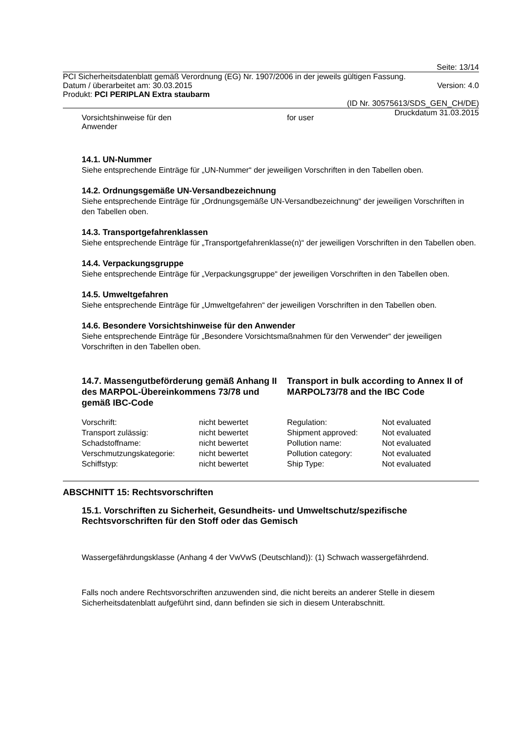Seite: 13/14
PCI Sicherheitsdatenblatt gemäß Verordnung (EG) Nr. 1907/2006 in der jeweils gültigen Fassung.
Datum / überarbeitet am: 30.03.2015 Version: 4.0
Produkt: PCI PERIPLAN Extra staubarm
(ID Nr. 30575613/SDS_GEN_CH/DE)
Druckdatum 31.03.2015
Vorsichtshinweise für den
Anwender for user
14.1. UN-Nummer
Siehe entsprechende Einträge für „UN-Nummer“ der jeweiligen Vorschriften in den Tabellen oben.
14.2. Ordnungsgemäße UN-Versandbezeichnung
Siehe entsprechende Einträge für „Ordnungsgemäße UN-Versandbezeichnung“ der jeweiligen Vorschriften in den Tabellen oben.
14.3. Transportgefahrenklassen
Siehe entsprechende Einträge für „Transportgefahrenklasse(n)“ der jeweiligen Vorschriften in den Tabellen oben.
14.4. Verpackungsgruppe
Siehe entsprechende Einträge für „Verpackungsgruppe“ der jeweiligen Vorschriften in den Tabellen oben.
14.5. Umweltgefahren
Siehe entsprechende Einträge für „Umweltgefahren“ der jeweiligen Vorschriften in den Tabellen oben.
14.6. Besondere Vorsichtshinweise für den Anwender
Siehe entsprechende Einträge für „Besondere Vorsichtsmaßnahmen für den Verwender“ der jeweiligen Vorschriften in den Tabellen oben.
14.7. Massengutbeförderung gemäß Anhang II des MARPOL-Übereinkommens 73/78 und gemäß IBC-Code Transport in bulk according to Annex II of MARPOL73/78 and the IBC Code
| Vorschrift: | nicht bewertet | Regulation: | Not evaluated |
| Transport zulässig: | nicht bewertet | Shipment approved: | Not evaluated |
| Schadstoffname: | nicht bewertet | Pollution name: | Not evaluated |
| Verschmutzungskategorie: | nicht bewertet | Pollution category: | Not evaluated |
| Schiffstyp: | nicht bewertet | Ship Type: | Not evaluated |
ABSCHNITT 15: Rechtsvorschriften
15.1. Vorschriften zu Sicherheit, Gesundheits- und Umweltschutz/spezifische Rechtsvorschriften für den Stoff oder das Gemisch
Wassergefährdungsklasse (Anhang 4 der VwVwS (Deutschland)): (1) Schwach wassergefährdend.
Falls noch andere Rechtsvorschriften anzuwenden sind, die nicht bereits an anderer Stelle in diesem Sicherheitsdatenblatt aufgeführt sind, dann befinden sie sich in diesem Unterabschnitt.